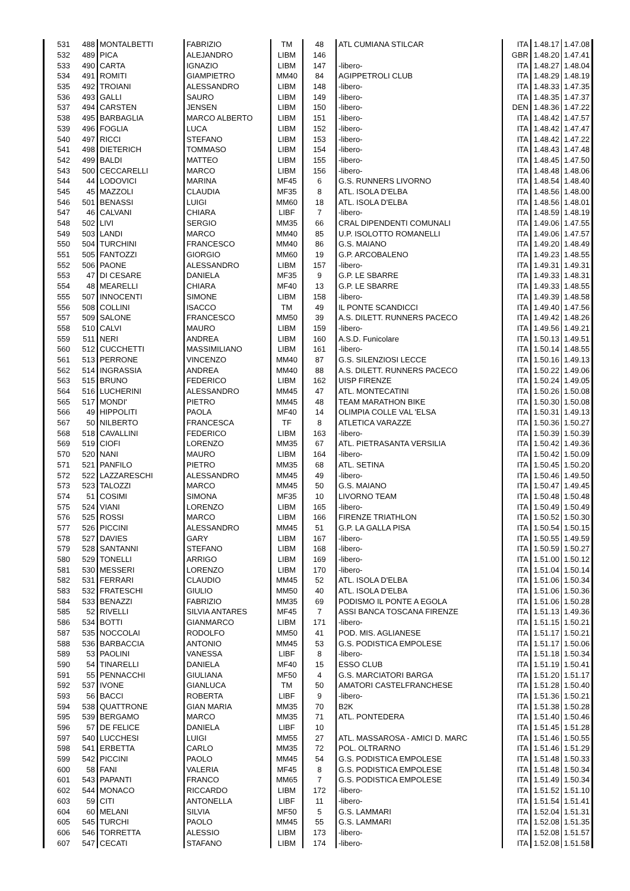| 531 | 488 | MONTALBETTI | FABRIZIO | TM | 48 | ATL CUMIANA STILCAR | ITA | 1.48.17 | 1.47.08 |
| 532 | 489 | PICA | ALEJANDRO | LIBM | 146 | | GBR | 1.48.20 | 1.47.41 |
| 533 | 490 | CARTA | IGNAZIO | LIBM | 147 | -libero- | ITA | 1.48.27 | 1.48.04 |
| 534 | 491 | ROMITI | GIAMPIETRO | MM40 | 84 | AGIPPETROLI CLUB | ITA | 1.48.29 | 1.48.19 |
| 535 | 492 | TROIANI | ALESSANDRO | LIBM | 148 | -libero- | ITA | 1.48.33 | 1.47.35 |
| 536 | 493 | GALLI | SAURO | LIBM | 149 | -libero- | ITA | 1.48.35 | 1.47.37 |
| 537 | 494 | CARSTEN | JENSEN | LIBM | 150 | -libero- | DEN | 1.48.36 | 1.47.22 |
| 538 | 495 | BARBAGLIA | MARCO ALBERTO | LIBM | 151 | -libero- | ITA | 1.48.42 | 1.47.57 |
| 539 | 496 | FOGLIA | LUCA | LIBM | 152 | -libero- | ITA | 1.48.42 | 1.47.47 |
| 540 | 497 | RICCI | STEFANO | LIBM | 153 | -libero- | ITA | 1.48.42 | 1.47.22 |
| 541 | 498 | DIETERICH | TOMMASO | LIBM | 154 | -libero- | ITA | 1.48.43 | 1.47.48 |
| 542 | 499 | BALDI | MATTEO | LIBM | 155 | -libero- | ITA | 1.48.45 | 1.47.50 |
| 543 | 500 | CECCARELLI | MARCO | LIBM | 156 | -libero- | ITA | 1.48.48 | 1.48.06 |
| 544 | 44 | LODOVICI | MARINA | MF45 | 6 | G.S. RUNNERS LIVORNO | ITA | 1.48.54 | 1.48.40 |
| 545 | 45 | MAZZOLI | CLAUDIA | MF35 | 8 | ATL. ISOLA D'ELBA | ITA | 1.48.56 | 1.48.00 |
| 546 | 501 | BENASSI | LUIGI | MM60 | 18 | ATL. ISOLA D'ELBA | ITA | 1.48.56 | 1.48.01 |
| 547 | 46 | CALVANI | CHIARA | LIBF | 7 | -libero- | ITA | 1.48.59 | 1.48.19 |
| 548 | 502 | LIVI | SERGIO | MM35 | 66 | CRAL DIPENDENTI COMUNALI | ITA | 1.49.06 | 1.47.55 |
| 549 | 503 | LANDI | MARCO | MM40 | 85 | U.P. ISOLOTTO ROMANELLI | ITA | 1.49.06 | 1.47.57 |
| 550 | 504 | TURCHINI | FRANCESCO | MM40 | 86 | G.S. MAIANO | ITA | 1.49.20 | 1.48.49 |
| 551 | 505 | FANTOZZI | GIORGIO | MM60 | 19 | G.P. ARCOBALENO | ITA | 1.49.23 | 1.48.55 |
| 552 | 506 | PAONE | ALESSANDRO | LIBM | 157 | -libero- | ITA | 1.49.31 | 1.49.31 |
| 553 | 47 | DI CESARE | DANIELA | MF35 | 9 | G.P. LE SBARRE | ITA | 1.49.33 | 1.48.31 |
| 554 | 48 | MEARELLI | CHIARA | MF40 | 13 | G.P. LE SBARRE | ITA | 1.49.33 | 1.48.55 |
| 555 | 507 | INNOCENTI | SIMONE | LIBM | 158 | -libero- | ITA | 1.49.39 | 1.48.58 |
| 556 | 508 | COLLINI | ISACCO | TM | 49 | IL PONTE SCANDICCI | ITA | 1.49.40 | 1.47.56 |
| 557 | 509 | SALONE | FRANCESCO | MM50 | 39 | A.S. DILETT. RUNNERS PACECO | ITA | 1.49.42 | 1.48.26 |
| 558 | 510 | CALVI | MAURO | LIBM | 159 | -libero- | ITA | 1.49.56 | 1.49.21 |
| 559 | 511 | NERI | ANDREA | LIBM | 160 | A.S.D. Funicolare | ITA | 1.50.13 | 1.49.51 |
| 560 | 512 | CUCCHETTI | MASSIMILIANO | LIBM | 161 | -libero- | ITA | 1.50.14 | 1.48.55 |
| 561 | 513 | PERRONE | VINCENZO | MM40 | 87 | G.S. SILENZIOSI LECCE | ITA | 1.50.16 | 1.49.13 |
| 562 | 514 | INGRASSIA | ANDREA | MM40 | 88 | A.S. DILETT. RUNNERS PACECO | ITA | 1.50.22 | 1.49.06 |
| 563 | 515 | BRUNO | FEDERICO | LIBM | 162 | UISP FIRENZE | ITA | 1.50.24 | 1.49.05 |
| 564 | 516 | LUCHERINI | ALESSANDRO | MM45 | 47 | ATL. MONTECATINI | ITA | 1.50.26 | 1.50.08 |
| 565 | 517 | MONDI' | PIETRO | MM45 | 48 | TEAM MARATHON BIKE | ITA | 1.50.30 | 1.50.08 |
| 566 | 49 | HIPPOLITI | PAOLA | MF40 | 14 | OLIMPIA COLLE VAL 'ELSA | ITA | 1.50.31 | 1.49.13 |
| 567 | 50 | NILBERTO | FRANCESCA | TF | 8 | ATLETICA VARAZZE | ITA | 1.50.36 | 1.50.27 |
| 568 | 518 | CAVALLINI | FEDERICO | LIBM | 163 | -libero- | ITA | 1.50.39 | 1.50.39 |
| 569 | 519 | CIOFI | LORENZO | MM35 | 67 | ATL. PIETRASANTA VERSILIA | ITA | 1.50.42 | 1.49.36 |
| 570 | 520 | NANI | MAURO | LIBM | 164 | -libero- | ITA | 1.50.42 | 1.50.09 |
| 571 | 521 | PANFILO | PIETRO | MM35 | 68 | ATL. SETINA | ITA | 1.50.45 | 1.50.20 |
| 572 | 522 | LAZZARESCHI | ALESSANDRO | MM45 | 49 | -libero- | ITA | 1.50.46 | 1.49.50 |
| 573 | 523 | TALOZZI | MARCO | MM45 | 50 | G.S. MAIANO | ITA | 1.50.47 | 1.49.45 |
| 574 | 51 | COSIMI | SIMONA | MF35 | 10 | LIVORNO TEAM | ITA | 1.50.48 | 1.50.48 |
| 575 | 524 | VIANI | LORENZO | LIBM | 165 | -libero- | ITA | 1.50.49 | 1.50.49 |
| 576 | 525 | ROSSI | MARCO | LIBM | 166 | FIRENZE TRIATHLON | ITA | 1.50.52 | 1.50.30 |
| 577 | 526 | PICCINI | ALESSANDRO | MM45 | 51 | G.P. LA GALLA PISA | ITA | 1.50.54 | 1.50.15 |
| 578 | 527 | DAVIES | GARY | LIBM | 167 | -libero- | ITA | 1.50.55 | 1.49.59 |
| 579 | 528 | SANTANNI | STEFANO | LIBM | 168 | -libero- | ITA | 1.50.59 | 1.50.27 |
| 580 | 529 | TONELLI | ARRIGO | LIBM | 169 | -libero- | ITA | 1.51.00 | 1.50.12 |
| 581 | 530 | MESSERI | LORENZO | LIBM | 170 | -libero- | ITA | 1.51.04 | 1.50.14 |
| 582 | 531 | FERRARI | CLAUDIO | MM45 | 52 | ATL. ISOLA D'ELBA | ITA | 1.51.06 | 1.50.34 |
| 583 | 532 | FRATESCHI | GIULIO | MM50 | 40 | ATL. ISOLA D'ELBA | ITA | 1.51.06 | 1.50.36 |
| 584 | 533 | BENAZZI | FABRIZIO | MM35 | 69 | PODISMO IL PONTE A EGOLA | ITA | 1.51.06 | 1.50.28 |
| 585 | 52 | RIVELLI | SILVIA ANTARES | MF45 | 7 | ASSI BANCA TOSCANA FIRENZE | ITA | 1.51.13 | 1.49.36 |
| 586 | 534 | BOTTI | GIANMARCO | LIBM | 171 | -libero- | ITA | 1.51.15 | 1.50.21 |
| 587 | 535 | NOCCOLAI | RODOLFO | MM50 | 41 | POD. MIS. AGLIANESE | ITA | 1.51.17 | 1.50.21 |
| 588 | 536 | BARBACCIA | ANTONIO | MM45 | 53 | G.S. PODISTICA EMPOLESE | ITA | 1.51.17 | 1.50.06 |
| 589 | 53 | PAOLINI | VANESSA | LIBF | 8 | -libero- | ITA | 1.51.18 | 1.50.34 |
| 590 | 54 | TINARELLI | DANIELA | MF40 | 15 | ESSO CLUB | ITA | 1.51.19 | 1.50.41 |
| 591 | 55 | PENNACCHI | GIULIANA | MF50 | 4 | G.S. MARCIATORI BARGA | ITA | 1.51.20 | 1.51.17 |
| 592 | 537 | IVONE | GIANLUCA | TM | 50 | AMATORI CASTELFRANCHESE | ITA | 1.51.28 | 1.50.40 |
| 593 | 56 | BACCI | ROBERTA | LIBF | 9 | -libero- | ITA | 1.51.36 | 1.50.21 |
| 594 | 538 | QUATTRONE | GIAN MARIA | MM35 | 70 | B2K | ITA | 1.51.38 | 1.50.28 |
| 595 | 539 | BERGAMO | MARCO | MM35 | 71 | ATL. PONTEDERA | ITA | 1.51.40 | 1.50.46 |
| 596 | 57 | DE FELICE | DANIELA | LIBF | 10 | | ITA | 1.51.45 | 1.51.28 |
| 597 | 540 | LUCCHESI | LUIGI | MM55 | 27 | ATL. MASSAROSA - AMICI D. MARC | ITA | 1.51.46 | 1.50.55 |
| 598 | 541 | ERBETTA | CARLO | MM35 | 72 | POL. OLTRARNO | ITA | 1.51.46 | 1.51.29 |
| 599 | 542 | PICCINI | PAOLO | MM45 | 54 | G.S. PODISTICA EMPOLESE | ITA | 1.51.48 | 1.50.33 |
| 600 | 58 | FANI | VALERIA | MF45 | 8 | G.S. PODISTICA EMPOLESE | ITA | 1.51.48 | 1.50.34 |
| 601 | 543 | PAPANTI | FRANCO | MM65 | 7 | G.S. PODISTICA EMPOLESE | ITA | 1.51.49 | 1.50.34 |
| 602 | 544 | MONACO | RICCARDO | LIBM | 172 | -libero- | ITA | 1.51.52 | 1.51.10 |
| 603 | 59 | CITI | ANTONELLA | LIBF | 11 | -libero- | ITA | 1.51.54 | 1.51.41 |
| 604 | 60 | MELANI | SILVIA | MF50 | 5 | G.S. LAMMARI | ITA | 1.52.04 | 1.51.31 |
| 605 | 545 | TURCHI | PAOLO | MM45 | 55 | G.S. LAMMARI | ITA | 1.52.08 | 1.51.35 |
| 606 | 546 | TORRETTA | ALESSIO | LIBM | 173 | -libero- | ITA | 1.52.08 | 1.51.57 |
| 607 | 547 | CECATI | STAFANO | LIBM | 174 | -libero- | ITA | 1.52.08 | 1.51.58 |